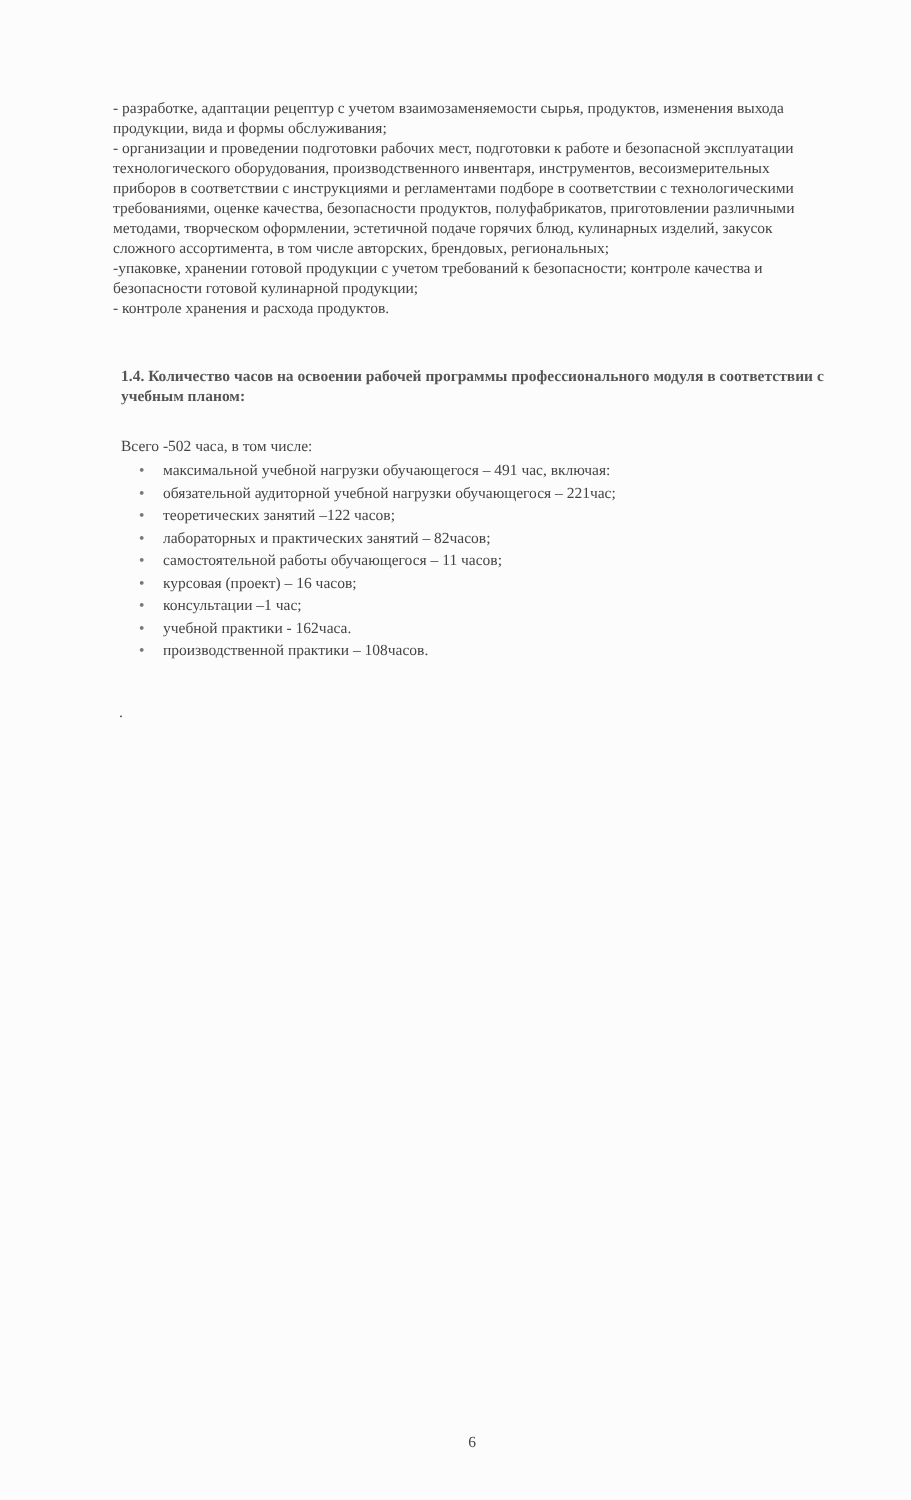- разработке, адаптации рецептур с учетом взаимозаменяемости сырья, продуктов, изменения выхода продукции, вида и формы обслуживания;
- организации и проведении подготовки рабочих мест, подготовки к работе и безопасной эксплуатации технологического оборудования, производственного инвентаря, инструментов, весоизмерительных приборов в соответствии с инструкциями и регламентами подборе в соответствии с технологическими требованиями, оценке качества, безопасности продуктов, полуфабрикатов, приготовлении различными методами, творческом оформлении, эстетичной подаче горячих блюд, кулинарных изделий, закусок сложного ассортимента, в том числе авторских, брендовых, региональных;
-упаковке, хранении готовой продукции с учетом требований к безопасности; контроле качества и безопасности готовой кулинарной продукции;
- контроле хранения и расхода продуктов.
1.4. Количество часов на освоении рабочей программы профессионального модуля в соответствии с учебным планом:
Всего -502 часа, в том числе:
• максимальной учебной нагрузки обучающегося – 491 час, включая:
• обязательной аудиторной учебной нагрузки обучающегося – 221час;
• теоретических занятий –122 часов;
• лабораторных и практических занятий – 82часов;
• самостоятельной работы обучающегося – 11 часов;
• курсовая (проект) – 16 часов;
• консультации –1 час;
• учебной практики - 162часа.
• производственной практики – 108часов.
.
6